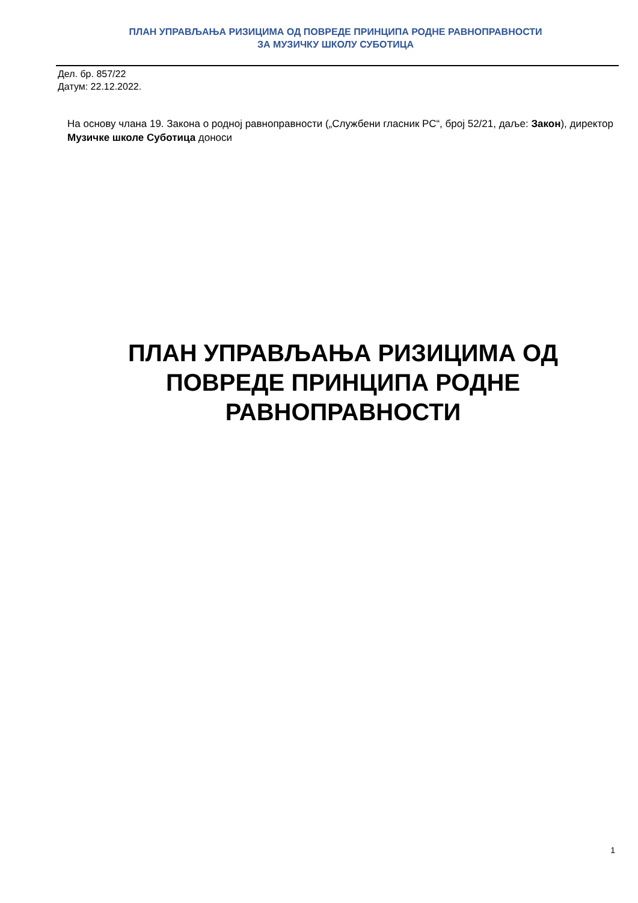ПЛАН УПРАВЉАЊА РИЗИЦИМА ОД ПОВРЕДЕ ПРИНЦИПА РОДНЕ РАВНОПРАВНОСТИ
ЗА МУЗИЧКУ ШКОЛУ СУБОТИЦА
Дел. бр. 857/22
Датум: 22.12.2022.
На основу члана 19. Закона о родној равноправности („Службени гласник РС“, број 52/21, даље: Закон), директор Музичке школе Суботица доноси
ПЛАН УПРАВЉАЊА РИЗИЦИМА ОД ПОВРЕДЕ ПРИНЦИПА РОДНЕ РАВНОПРАВНОСТИ
1